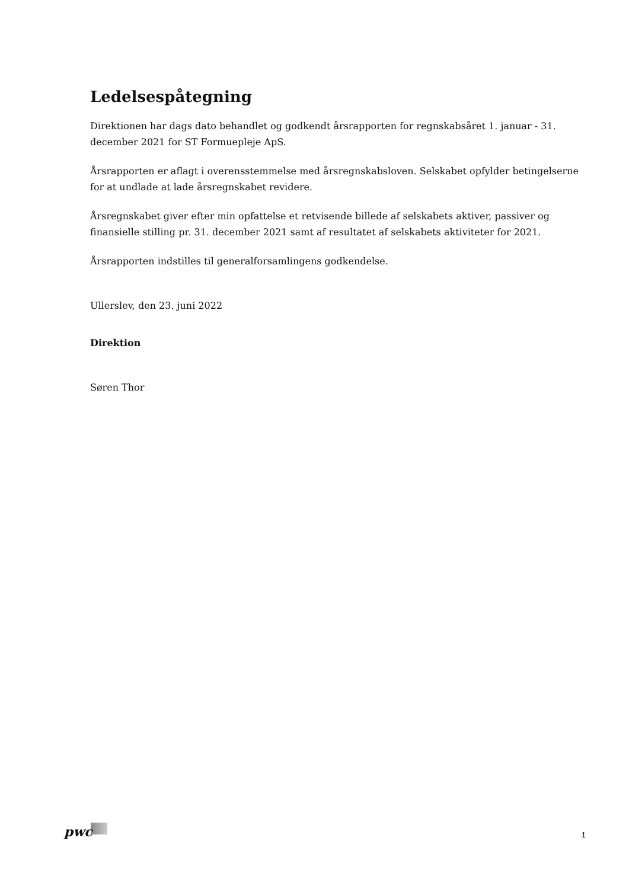Ledelsespåtegning
Direktionen har dags dato behandlet og godkendt årsrapporten for regnskabsåret 1. januar - 31. december 2021 for ST Formuepleje ApS.
Årsrapporten er aflagt i overensstemmelse med årsregnskabsloven. Selskabet opfylder betingelserne for at undlade at lade årsregnskabet revidere.
Årsregnskabet giver efter min opfattelse et retvisende billede af selskabets aktiver, passiver og finansielle stilling pr. 31. december 2021 samt af resultatet af selskabets aktiviteter for 2021.
Årsrapporten indstilles til generalforsamlingens godkendelse.
Ullerslev, den 23. juni 2022
Direktion
Søren Thor
pwc 1